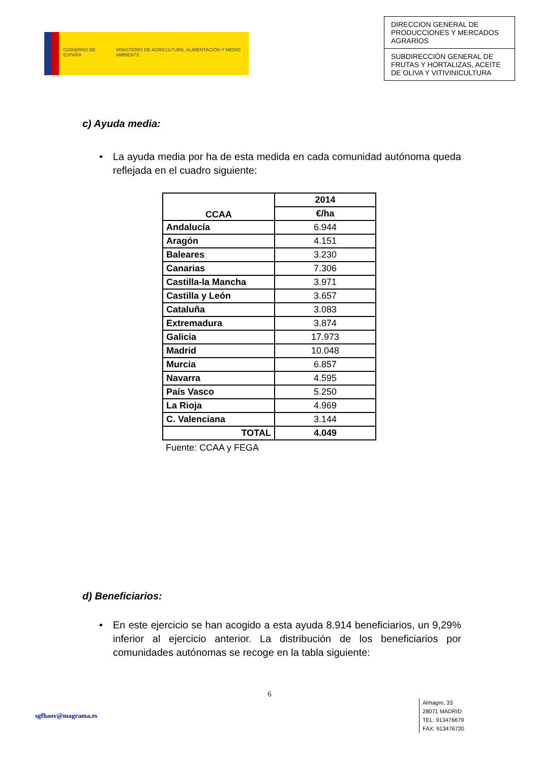GOBIERNO DE ESPAÑA MINISTERIO DE AGRICULTURA, ALIMENTACIÓN Y MEDIO AMBIENTE
DIRECCION GENERAL DE PRODUCCIONES Y MERCADOS AGRARIOS
SUBDIRECCIÓN GENERAL DE FRUTAS Y HORTALIZAS, ACEITE DE OLIVA Y VITIVINICULTURA
c) Ayuda media:
• La ayuda media por ha de esta medida en cada comunidad autónoma queda reflejada en el cuadro siguiente:
| CCAA | 2014 |
| --- | --- |
| | €/ha |
| Andalucía | 6.944 |
| Aragón | 4.151 |
| Baleares | 3.230 |
| Canarias | 7.306 |
| Castilla-la Mancha | 3.971 |
| Castilla y León | 3.657 |
| Cataluña | 3.083 |
| Extremadura | 3.874 |
| Galicia | 17.973 |
| Madrid | 10.048 |
| Murcia | 6.857 |
| Navarra | 4.595 |
| País Vasco | 5.250 |
| La Rioja | 4.969 |
| C. Valenciana | 3.144 |
| TOTAL | 4.049 |
Fuente: CCAA y FEGA
d) Beneficiarios:
• En este ejercicio se han acogido a esta ayuda 8.914 beneficiarios, un 9,29% inferior al ejercicio anterior. La distribución de los beneficiarios por comunidades autónomas se recoge en la tabla siguiente:
6
sgfhaov@magrama.es
Almagro, 33
28071 MADRID
TEL: 913476679
FAX: 913476720